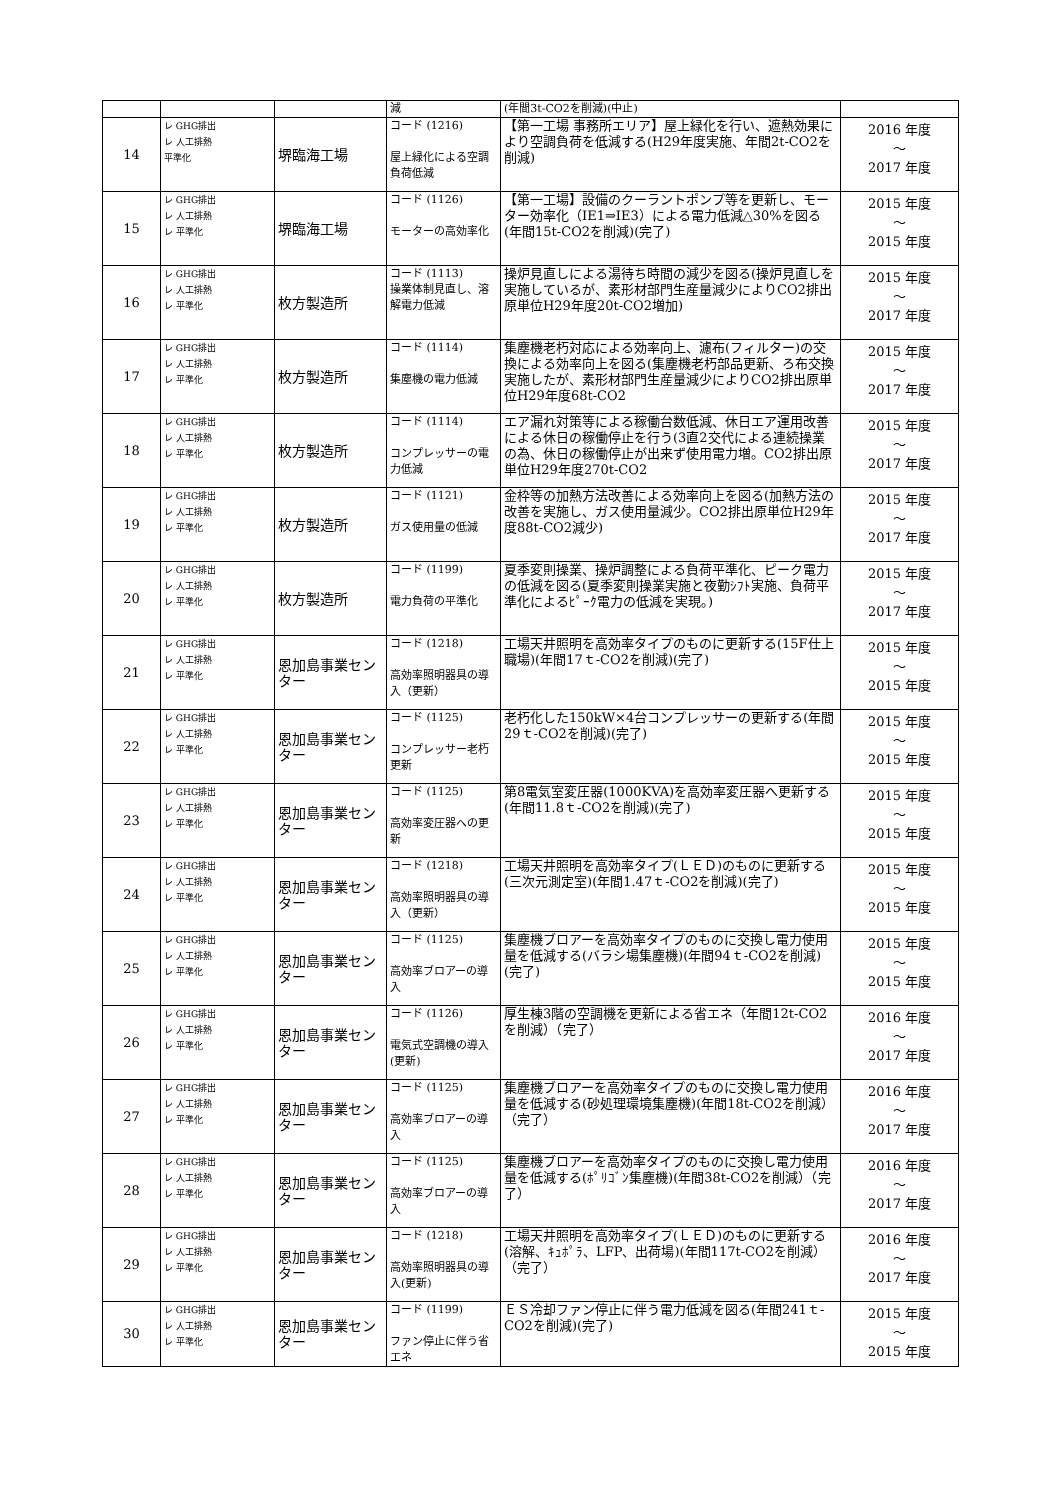| | | | 減 | (年間3t-CO2を削減)(中止) | |
| 14 | レ GHG排出 レ 人工排熱 平準化 | 堺臨海工場 | コード (1216) 屋上緑化による空調負荷低減 | 【第一工場 事務所エリア】屋上緑化を行い、遮熱効果により空調負荷を低減する(H29年度実施、年間2t-CO2を削減) | 2016 年度 ～ 2017 年度 |
| 15 | レ GHG排出 レ 人工排熱 レ 平準化 | 堺臨海工場 | コード (1126) モーターの高効率化 | 【第一工場】設備のクーラントポンプ等を更新し、モーター効率化（IE1⇒IE3）による電力低減△30%を図る(年間15t-CO2を削減)(完了) | 2015 年度 ～ 2015 年度 |
| 16 | レ GHG排出 レ 人工排熱 レ 平準化 | 枚方製造所 | コード (1113) 操業体制見直し、溶解電力低減 | 操炉見直しによる湯待ち時間の減少を図る(操炉見直しを実施しているが、素形材部門生産量減少によりCO2排出原単位H29年度20t-CO2増加) | 2015 年度 ～ 2017 年度 |
| 17 | レ GHG排出 レ 人工排熱 レ 平準化 | 枚方製造所 | コード (1114) 集塵機の電力低減 | 集塵機老朽対応による効率向上、濾布(フィルター)の交換による効率向上を図る(集塵機老朽部品更新、ろ布交換実施したが、素形材部門生産量減少によりCO2排出原単位H29年度68t-CO2 | 2015 年度 ～ 2017 年度 |
| 18 | レ GHG排出 レ 人工排熱 レ 平準化 | 枚方製造所 | コード (1114) コンプレッサーの電力低減 | エア漏れ対策等による稼働台数低減、休日エア運用改善による休日の稼働停止を行う(3直2交代による連続操業の為、休日の稼働停止が出来ず使用電力増。CO2排出原単位H29年度270t-CO2 | 2015 年度 ～ 2017 年度 |
| 19 | レ GHG排出 レ 人工排熱 レ 平準化 | 枚方製造所 | コード (1121) ガス使用量の低減 | 金枠等の加熱方法改善による効率向上を図る(加熱方法の改善を実施し、ガス使用量減少。CO2排出原単位H29年度88t-CO2減少) | 2015 年度 ～ 2017 年度 |
| 20 | レ GHG排出 レ 人工排熱 レ 平準化 | 枚方製造所 | コード (1199) 電力負荷の平準化 | 夏季変則操業、操炉調整による負荷平準化、ピーク電力の低減を図る(夏季変則操業実施と夜勤ｼﾌﾄ実施、負荷平準化によるﾋﾟｰｸ電力の低減を実現。) | 2015 年度 ～ 2017 年度 |
| 21 | レ GHG排出 レ 人工排熱 レ 平準化 | 恩加島事業センター | コード (1218) 高効率照明器具の導入（更新） | 工場天井照明を高効率タイプのものに更新する(15F仕上職場)(年間17ｔ-CO2を削減)(完了) | 2015 年度 ～ 2015 年度 |
| 22 | レ GHG排出 レ 人工排熱 レ 平準化 | 恩加島事業センター | コード (1125) コンプレッサー老朽更新 | 老朽化した150kW×4台コンプレッサーの更新する(年間29ｔ-CO2を削減)(完了) | 2015 年度 ～ 2015 年度 |
| 23 | レ GHG排出 レ 人工排熱 レ 平準化 | 恩加島事業センター | コード (1125) 高効率変圧器への更新 | 第8電気室変圧器(1000KVA)を高効率変圧器へ更新する(年間11.8ｔ-CO2を削減)(完了) | 2015 年度 ～ 2015 年度 |
| 24 | レ GHG排出 レ 人工排熱 レ 平準化 | 恩加島事業センター | コード (1218) 高効率照明器具の導入（更新） | 工場天井照明を高効率タイプ(ＬＥＤ)のものに更新する(三次元測定室)(年間1.47ｔ-CO2を削減)(完了) | 2015 年度 ～ 2015 年度 |
| 25 | レ GHG排出 レ 人工排熱 レ 平準化 | 恩加島事業センター | コード (1125) 高効率ブロアーの導入 | 集塵機ブロアーを高効率タイプのものに交換し電力使用量を低減する(バラシ場集塵機)(年間94ｔ-CO2を削減)(完了) | 2015 年度 ～ 2015 年度 |
| 26 | レ GHG排出 レ 人工排熱 レ 平準化 | 恩加島事業センター | コード (1126) 電気式空調機の導入(更新) | 厚生棟3階の空調機を更新による省エネ（年間12t-CO2を削減）（完了） | 2016 年度 ～ 2017 年度 |
| 27 | レ GHG排出 レ 人工排熱 レ 平準化 | 恩加島事業センター | コード (1125) 高効率ブロアーの導入 | 集塵機ブロアーを高効率タイプのものに交換し電力使用量を低減する(砂処理環境集塵機)(年間18t-CO2を削減）（完了） | 2016 年度 ～ 2017 年度 |
| 28 | レ GHG排出 レ 人工排熱 レ 平準化 | 恩加島事業センター | コード (1125) 高効率ブロアーの導入 | 集塵機ブロアーを高効率タイプのものに交換し電力使用量を低減する(ﾎﾟﾘｺﾞﾝ集塵機)(年間38t-CO2を削減）（完了） | 2016 年度 ～ 2017 年度 |
| 29 | レ GHG排出 レ 人工排熱 レ 平準化 | 恩加島事業センター | コード (1218) 高効率照明器具の導入(更新) | 工場天井照明を高効率タイプ(ＬＥＤ)のものに更新する(溶解、ｷｭﾎﾟﾗ、LFP、出荷場)(年間117t-CO2を削減）（完了） | 2016 年度 ～ 2017 年度 |
| 30 | レ GHG排出 レ 人工排熱 レ 平準化 | 恩加島事業センター | コード (1199) ファン停止に伴う省エネ | ＥＳ冷却ファン停止に伴う電力低減を図る(年間241ｔ-CO2を削減)(完了) | 2015 年度 ～ 2015 年度 |